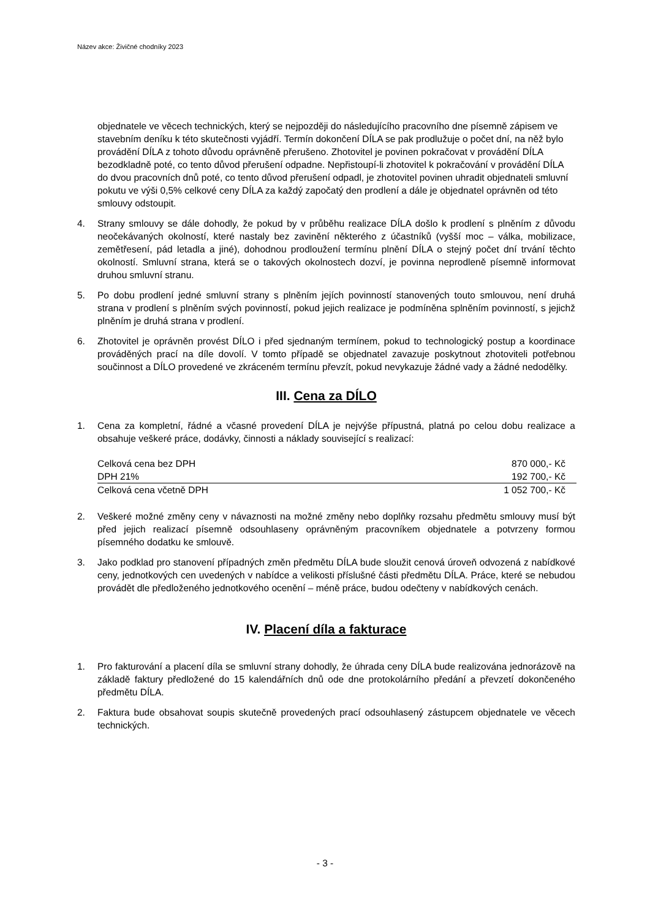Název akce: Živičné chodníky 2023
objednatele ve věcech technických, který se nejpozději do následujícího pracovního dne písemně zápisem ve stavebním deníku k této skutečnosti vyjádří. Termín dokončení DÍLA se pak prodlužuje o počet dní, na něž bylo provádění DÍLA z tohoto důvodu oprávněně přerušeno. Zhotovitel je povinen pokračovat v provádění DÍLA bezodkladně poté, co tento důvod přerušení odpadne. Nepřistoupí-li zhotovitel k pokračování v provádění DÍLA do dvou pracovních dnů poté, co tento důvod přerušení odpadl, je zhotovitel povinen uhradit objednateli smluvní pokutu ve výši 0,5% celkové ceny DÍLA za každý započatý den prodlení a dále je objednatel oprávněn od této smlouvy odstoupit.
4. Strany smlouvy se dále dohodly, že pokud by v průběhu realizace DÍLA došlo k prodlení s plněním z důvodu neočekávaných okolností, které nastaly bez zavinění některého z účastníků (vyšší moc – válka, mobilizace, zemětřesení, pád letadla a jiné), dohodnou prodloužení termínu plnění DÍLA o stejný počet dní trvání těchto okolností. Smluvní strana, která se o takových okolnostech dozví, je povinna neprodleně písemně informovat druhou smluvní stranu.
5. Po dobu prodlení jedné smluvní strany s plněním jejích povinností stanovených touto smlouvou, není druhá strana v prodlení s plněním svých povinností, pokud jejich realizace je podmíněna splněním povinností, s jejichž plněním je druhá strana v prodlení.
6. Zhotovitel je oprávněn provést DÍLO i před sjednaným termínem, pokud to technologický postup a koordinace prováděných prací na díle dovolí. V tomto případě se objednatel zavazuje poskytnout zhotoviteli potřebnou součinnost a DÍLO provedené ve zkráceném termínu převzít, pokud nevykazuje žádné vady a žádné nedodělky.
III. Cena za DÍLO
1. Cena za kompletní, řádné a včasné provedení DÍLA je nejvýše přípustná, platná po celou dobu realizace a obsahuje veškeré práce, dodávky, činnosti a náklady související s realizací:
| Celková cena bez DPH | 870 000,- Kč |
| DPH 21% | 192 700,- Kč |
| Celková cena včetně DPH | 1 052 700,- Kč |
2. Veškeré možné změny ceny v návaznosti na možné změny nebo doplňky rozsahu předmětu smlouvy musí být před jejich realizací písemně odsouhlaseny oprávněným pracovníkem objednatele a potvrzeny formou písemného dodatku ke smlouvě.
3. Jako podklad pro stanovení případných změn předmětu DÍLA bude sloužit cenová úroveň odvozená z nabídkové ceny, jednotkových cen uvedených v nabídce a velikosti příslušné části předmětu DÍLA. Práce, které se nebudou provádět dle předloženého jednotkového ocenění – méně práce, budou odečteny v nabídkových cenách.
IV. Placení díla a fakturace
1. Pro fakturování a placení díla se smluvní strany dohodly, že úhrada ceny DÍLA bude realizována jednorázově na základě faktury předložené do 15 kalendářních dnů ode dne protokolárního předání a převzetí dokončeného předmětu DÍLA.
2. Faktura bude obsahovat soupis skutečně provedených prací odsouhlasený zástupcem objednatele ve věcech technických.
- 3 -